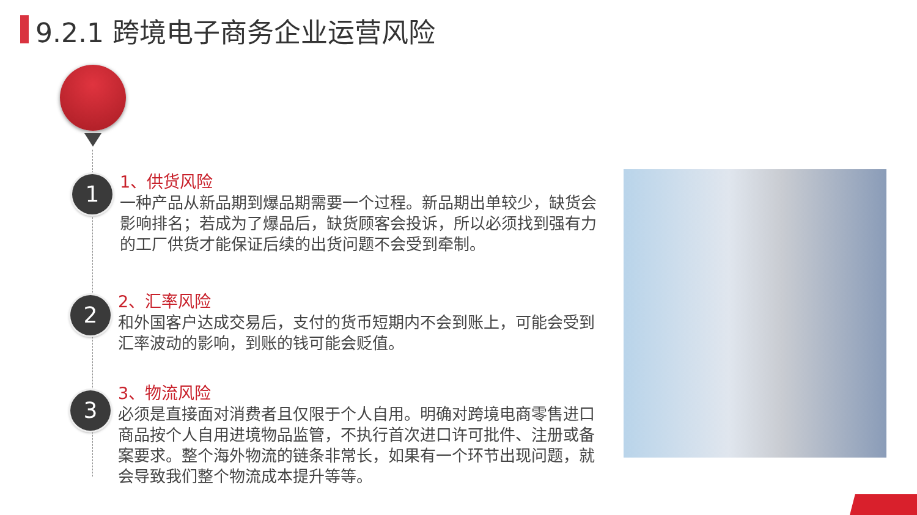9.2.1 跨境电子商务企业运营风险
1
2
3
1、供货风险
一种产品从新品期到爆品期需要一个过程。新品期出单较少，缺货会影响排名；若成为了爆品后，缺货顾客会投诉，所以必须找到强有力的工厂供货才能保证后续的出货问题不会受到牵制。
2、汇率风险
和外国客户达成交易后，支付的货币短期内不会到账上，可能会受到汇率波动的影响，到账的钱可能会贬值。
3、物流风险
必须是直接面对消费者且仅限于个人自用。明确对跨境电商零售进口商品按个人自用进境物品监管，不执行首次进口许可批件、注册或备案要求。整个海外物流的链条非常长，如果有一个环节出现问题，就会导致我们整个物流成本提升等等。